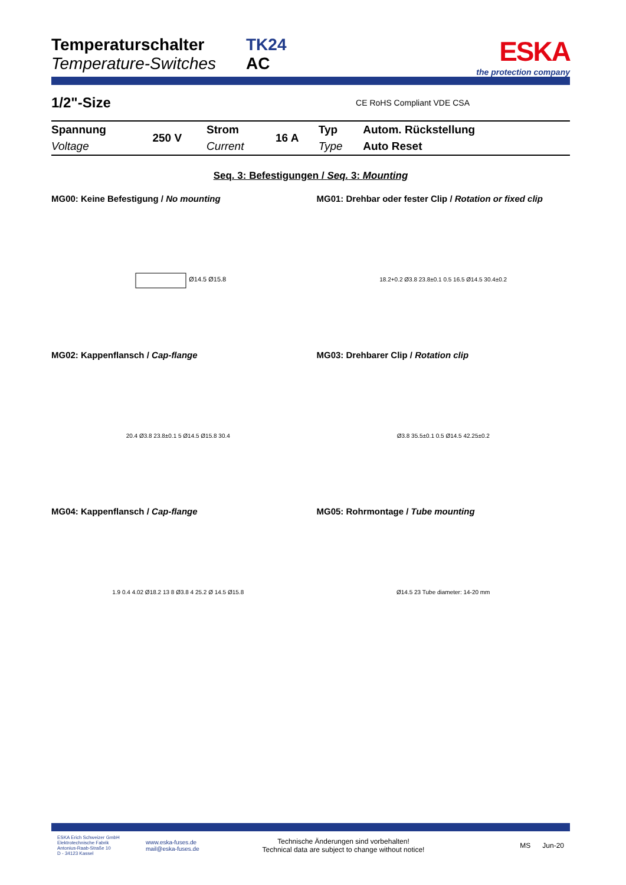Temperaturschalter
Temperature-Switches
TK24
AC
ESKA
the protection company
1/2"-Size CE RoHS Compliant VDE CSA
| Spannung | 250 V | Strom | 16 A | Typ | Autom. Rückstellung |
| Voltage | | Current | | Type | Auto Reset |
Seq. 3: Befestigungen / Seq. 3: Mounting
MG00: Keine Befestigung / No mounting
Ø14.5 Ø15.8
MG01: Drehbar oder fester Clip / Rotation or fixed clip
18.2+0.2 Ø3.8 23.8±0.1 0.5 16.5 Ø14.5 30.4±0.2
MG02: Kappenflansch / Cap-flange
20.4 Ø3.8 23.8±0.1 5 Ø14.5 Ø15.8 30.4
MG03: Drehbarer Clip / Rotation clip
Ø3.8 35.5±0.1 0.5 Ø14.5 42.25±0.2
MG04: Kappenflansch / Cap-flange
1.9 0.4 4.02 Ø18.2 13 8 Ø3.8 4 25.2 Ø 14.5 Ø15.8
MG05: Rohrmontage / Tube mounting
Ø14.5 23 Tube diameter: 14-20 mm
ESKA Erich Schweizer GmbH
Elektrotechnische Fabrik
Antonius-Raab-Straße 10
D - 34123 Kassel
www.eska-fuses.de
mail@eska-fuses.de
Technische Änderungen sind vorbehalten!
Technical data are subject to change without notice!
MS Jun-20